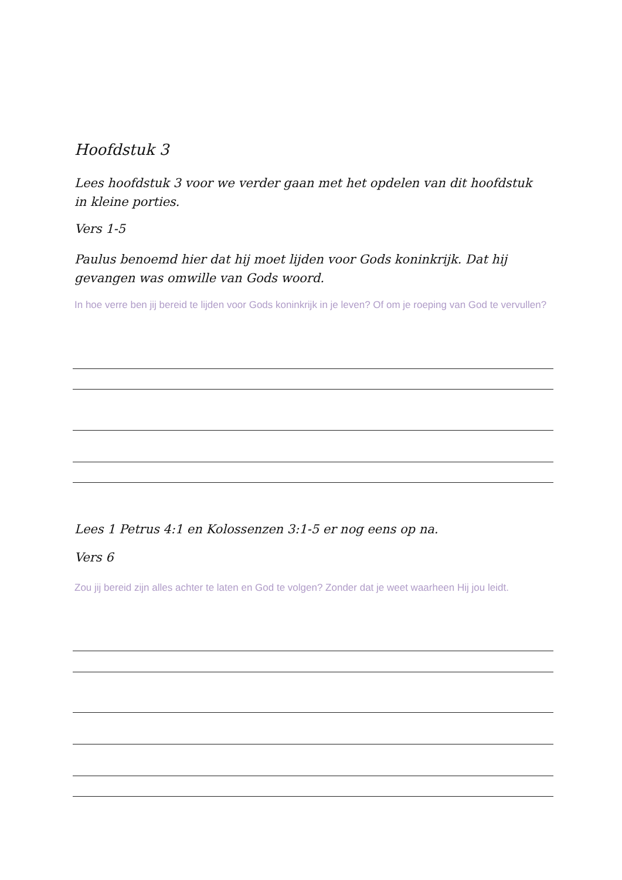Hoofdstuk 3
Lees hoofdstuk 3 voor we verder gaan met het opdelen van dit hoofdstuk in kleine porties.
Vers 1-5
Paulus benoemd hier dat hij moet lijden voor Gods koninkrijk. Dat hij gevangen was omwille van Gods woord.
In hoe verre ben jij bereid te lijden voor Gods koninkrijk in je leven? Of om je roeping van God te vervullen?
Lees 1 Petrus 4:1 en Kolossenzen 3:1-5 er nog eens op na.
Vers 6
Zou jij bereid zijn alles achter te laten en God te volgen? Zonder dat je weet waarheen Hij jou leidt.